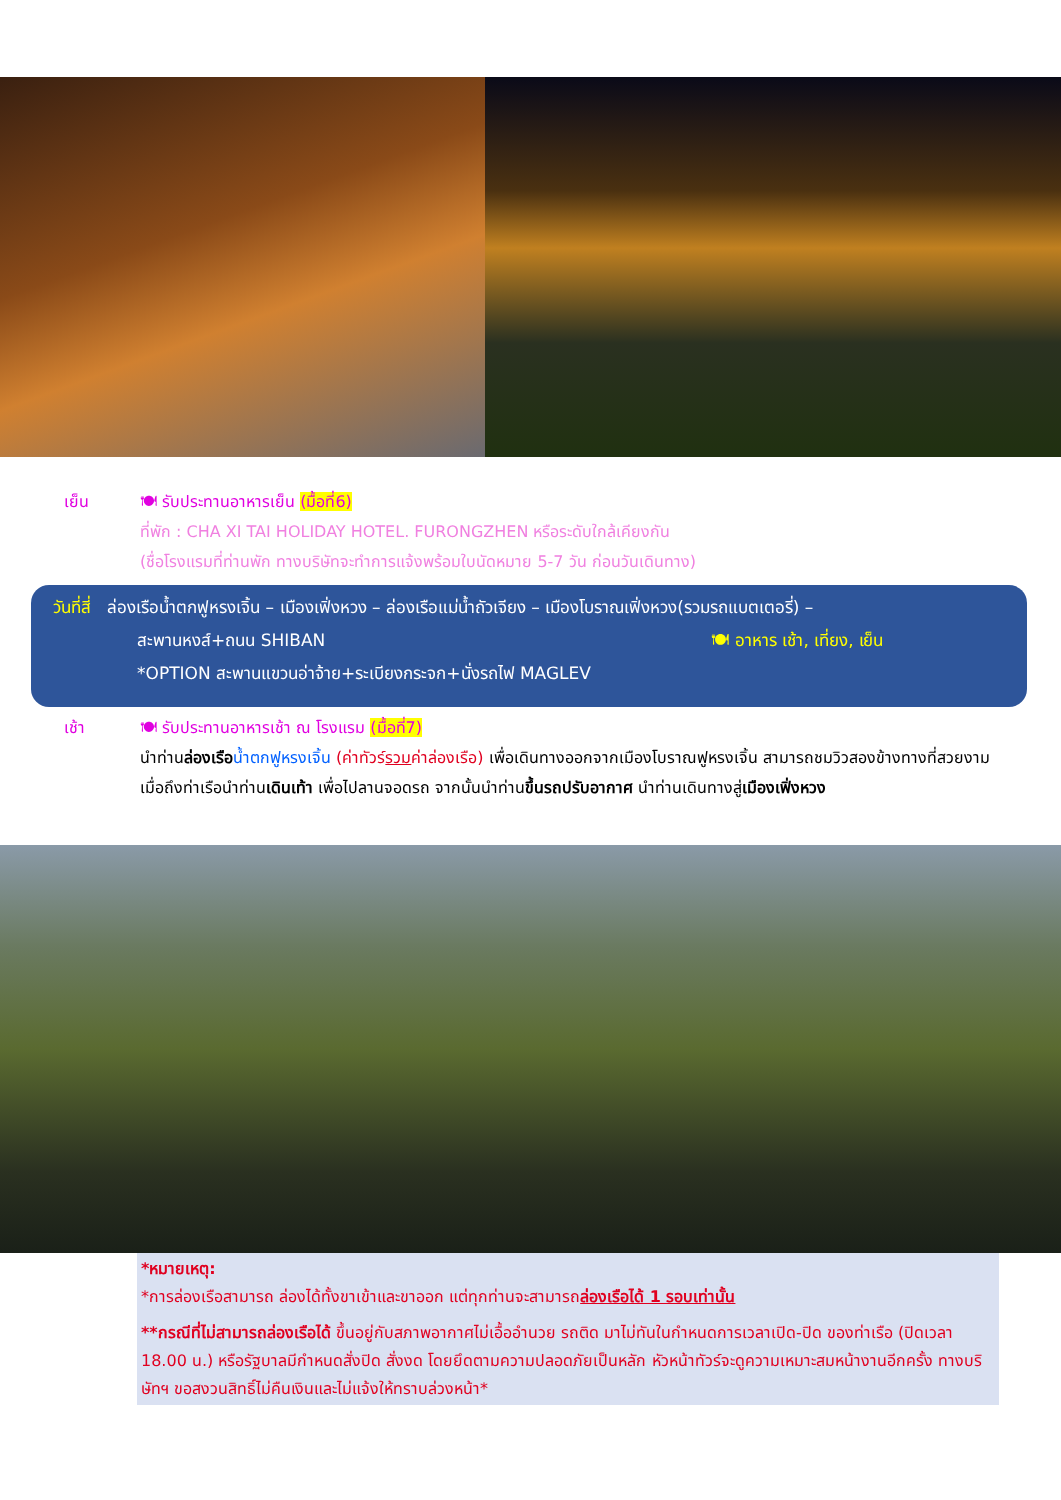เย็น 🍽 รับประทานอาหารเย็น (มื้อที่6)
ที่พัก : CHA XI TAI HOLIDAY HOTEL. FURONGZHEN หรือระดับใกล้เคียงกัน
(ชื่อโรงแรมที่ท่านพัก ทางบริษัทจะทำการแจ้งพร้อมใบนัดหมาย 5-7 วัน ก่อนวันเดินทาง)
วันที่สี่ ล่องเรือน้ำตกฟูหรงเจิ้น – เมืองเฟิ่งหวง – ล่องเรือแม่น้ำถัวเจียง – เมืองโบราณเฟิ่งหวง(รวมรถแบตเตอรี่) –
สะพานหงส์+ถนน SHIBAN 🍽 อาหาร เช้า, เที่ยง, เย็น
*OPTION สะพานแขวนอ่าจ้าย+ระเบียงกระจก+นั่งรถไฟ MAGLEV
เช้า 🍽 รับประทานอาหารเช้า ณ โรงแรม (มื้อที่7)
นำท่านล่องเรือ น้ำตกฟูหรงเจิ้น (ค่าทัวร์รวมค่าล่องเรือ) เพื่อเดินทางออกจากเมืองโบราณฟูหรงเจิ้น สามารถชมวิวสองข้างทางที่สวยงาม เมื่อถึงท่าเรือนำท่านเดินเท้า เพื่อไปลานจอดรถ จากนั้นนำท่านขึ้นรถปรับอากาศ นำท่านเดินทางสู่เมืองเฟิ่งหวง
*หมายเหตุ:
*การล่องเรือสามารถ ล่องได้ทั้งขาเข้าและขาออก แต่ทุกท่านจะสามารถล่องเรือได้ 1 รอบเท่านั้น
**กรณีที่ไม่สามารถล่องเรือได้ ขึ้นอยู่กับสภาพอากาศไม่เอื้ออำนวย รถติด มาไม่ทันในกำหนดการเวลาเปิด-ปิด ของท่าเรือ (ปิดเวลา 18.00 น.) หรือรัฐบาลมีกำหนดสั่งปิด สั่งงด โดยยึดตามความปลอดภัยเป็นหลัก หัวหน้าทัวร์จะดูความเหมาะสมหน้างานอีกครั้ง ทางบริษัทฯ ขอสงวนสิทธิ์ไม่คืนเงินและไม่แจ้งให้ทราบล่วงหน้า*